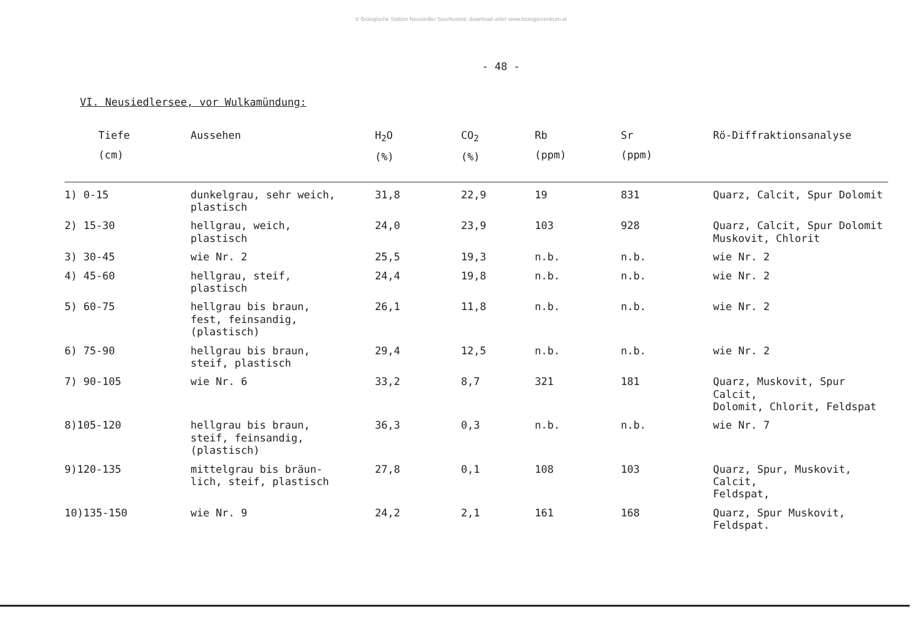© Biologische Station Neusiedler See/Austria; download unter www.biologiezentrum.at
- 48 -
VI. Neusiedlersee, vor Wulkamündung:
| Tiefe (cm) | Aussehen | H<sub>2</sub>O (%) | CO<sub>2</sub> (%) | Rb (ppm) | Sr (ppm) | Rö-Diffraktionsanalyse |
| --- | --- | --- | --- | --- | --- | --- |
| 1) 0-15 | dunkelgrau, sehr weich, plastisch | 31,8 | 22,9 | 19 | 831 | Quarz, Calcit, Spur Dolomit |
| 2) 15-30 | hellgrau, weich, plastisch | 24,0 | 23,9 | 103 | 928 | Quarz, Calcit, Spur Dolomit Muskovit, Chlorit |
| 3) 30-45 | wie Nr. 2 | 25,5 | 19,3 | n.b. | n.b. | wie Nr. 2 |
| 4) 45-60 | hellgrau, steif, plastisch | 24,4 | 19,8 | n.b. | n.b. | wie Nr. 2 |
| 5) 60-75 | hellgrau bis braun, fest, feinsandig, (plastisch) | 26,1 | 11,8 | n.b. | n.b. | wie Nr. 2 |
| 6) 75-90 | hellgrau bis braun, steif, plastisch | 29,4 | 12,5 | n.b. | n.b. | wie Nr. 2 |
| 7) 90-105 | wie Nr. 6 | 33,2 | 8,7 | 321 | 181 | Quarz, Muskovit, Spur Calcit, Dolomit, Chlorit, Feldspat |
| 8)105-120 | hellgrau bis braun, steif, feinsandig, (plastisch) | 36,3 | 0,3 | n.b. | n.b. | wie Nr. 7 |
| 9)120-135 | mittelgrau bis bräun- lich, steif, plastisch | 27,8 | 0,1 | 108 | 103 | Quarz, Spur, Muskovit, Calcit, Feldspat, |
| 10)135-150 | wie Nr. 9 | 24,2 | 2,1 | 161 | 168 | Quarz, Spur Muskovit, Feldspat. |